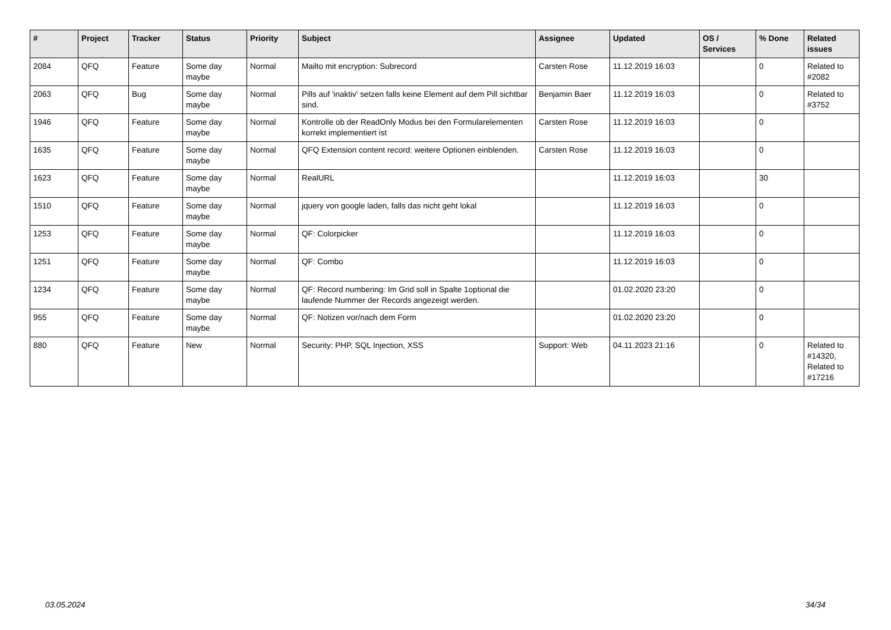| # | Project | Tracker | Status | Priority | Subject | Assignee | Updated | OS / Services | % Done | Related issues |
| --- | --- | --- | --- | --- | --- | --- | --- | --- | --- | --- |
| 2084 | QFQ | Feature | Some day maybe | Normal | Mailto mit encryption: Subrecord | Carsten Rose | 11.12.2019 16:03 | | 0 | Related to #2082 |
| 2063 | QFQ | Bug | Some day maybe | Normal | Pills auf 'inaktiv' setzen falls keine Element auf dem Pill sichtbar sind. | Benjamin Baer | 11.12.2019 16:03 | | 0 | Related to #3752 |
| 1946 | QFQ | Feature | Some day maybe | Normal | Kontrolle ob der ReadOnly Modus bei den Formularelementen korrekt implementiert ist | Carsten Rose | 11.12.2019 16:03 | | 0 | |
| 1635 | QFQ | Feature | Some day maybe | Normal | QFQ Extension content record: weitere Optionen einblenden. | Carsten Rose | 11.12.2019 16:03 | | 0 | |
| 1623 | QFQ | Feature | Some day maybe | Normal | RealURL | | 11.12.2019 16:03 | | 30 | |
| 1510 | QFQ | Feature | Some day maybe | Normal | jquery von google laden, falls das nicht geht lokal | | 11.12.2019 16:03 | | 0 | |
| 1253 | QFQ | Feature | Some day maybe | Normal | QF: Colorpicker | | 11.12.2019 16:03 | | 0 | |
| 1251 | QFQ | Feature | Some day maybe | Normal | QF: Combo | | 11.12.2019 16:03 | | 0 | |
| 1234 | QFQ | Feature | Some day maybe | Normal | QF: Record numbering: Im Grid soll in Spalte 1optional die laufende Nummer der Records angezeigt werden. | | 01.02.2020 23:20 | | 0 | |
| 955 | QFQ | Feature | Some day maybe | Normal | QF: Notizen vor/nach dem Form | | 01.02.2020 23:20 | | 0 | |
| 880 | QFQ | Feature | New | Normal | Security: PHP, SQL Injection, XSS | Support: Web | 04.11.2023 21:16 | | 0 | Related to #14320, Related to #17216 |
03.05.2024 34/34